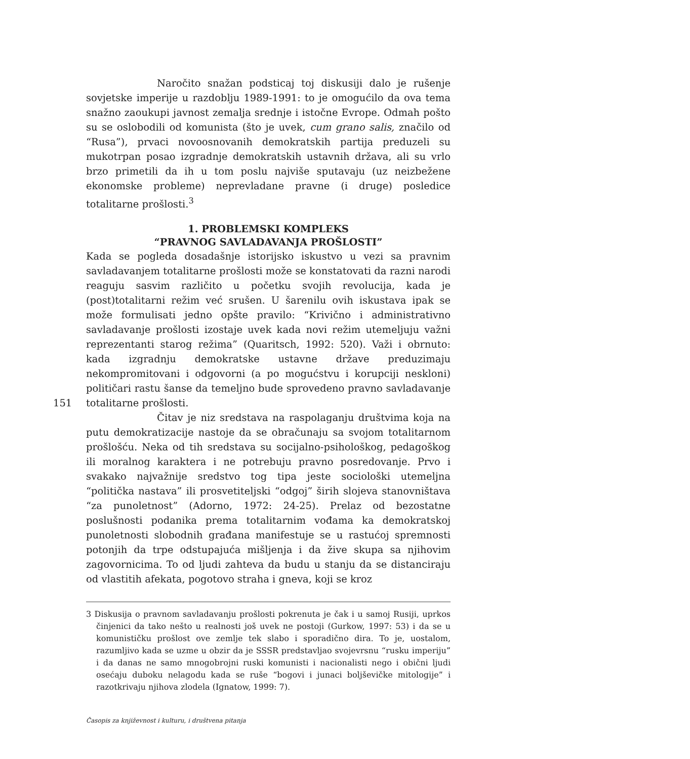Naročito snažan podsticaj toj diskusiji dalo je rušenje sovjetske imperije u razdoblju 1989-1991: to je omogućilo da ova tema snažno zaoukupi javnost zemalja srednje i istočne Evrope. Odmah pošto su se oslobodili od komunista (što je uvek, cum grano salis, značilo od “Rusa”), prvaci novoosnovanih demokratskih partija preduzeli su mukotrpan posao izgradnje demokratskih ustavnih država, ali su vrlo brzo primetili da ih u tom poslu najviše sputavaju (uz neizbežene ekonomske probleme) neprevladane pravne (i druge) posledice totalitarne prošlosti.<sup>3</sup>
1. PROBLEMSKI KOMPLEKS
“PRAVNOG SAVLADAVANJA PROŠLOSTI”
Kada se pogleda dosadašnje istorijsko iskustvo u vezi sa pravnim savladavanjem totalitarne prošlosti može se konstatovati da razni narodi reaguju sasvim različito u početku svojih revolucija, kada je (post)totalitarni režim već srušen. U šarenilu ovih iskustava ipak se može formulisati jedno opšte pravilo: “Krivično i administrativno savladavanje prošlosti izostaje uvek kada novi režim utemeljuju važni reprezentanti starog režima” (Quaritsch, 1992: 520). Važi i obrnuto: kada izgradnju demokratske ustavne države preduzimaju nekompromitovani i odgovorni (a po mogućstvu i korupciji neskloni) političari rastu šanse da temeljno bude sprovedeno pravno savladavanje totalitarne prošlosti. 151
Čitav je niz sredstava na raspolaganju društvima koja na putu demokratizacije nastoje da se obračunaju sa svojom totalitarnom prošlošću. Neka od tih sredstava su socijalno-psihološkog, pedagoškog ili moralnog karaktera i ne potrebuju pravno posredovanje. Prvo i svakako najvažnije sredstvo tog tipa jeste sociološki utemeljna “politička nastava” ili prosvetiteljski “odgoj” širih slojeva stanovništava “za punoletnost” (Adorno, 1972: 24-25). Prelaz od bezostatne poslušnosti podanika prema totalitarnim vođama ka demokratskoj punoletnosti slobodnih građana manifestuje se u rastućoj spremnosti potonjih da trpe odstupajuća mišljenja i da žive skupa sa njihovim zagovornicima. To od ljudi zahteva da budu u stanju da se distanciraju od vlastitih afekata, pogotovo straha i gneva, koji se kroz
3 Diskusija o pravnom savladavanju prošlosti pokrenuta je čak i u samoj Rusiji, uprkos činjenici da tako nešto u realnosti još uvek ne postoji (Gurkow, 1997: 53) i da se u komunističku prošlost ove zemlje tek slabo i sporadično dira. To je, uostalom, razumljivo kada se uzme u obzir da je SSSR predstavljao svojevrsnu “rusku imperiju” i da danas ne samo mnogobrojni ruski komunisti i nacionalisti nego i obični ljudi osećaju duboku nelagodu kada se ruše “bogovi i junaci boljševičke mitologije” i razotkrivaju njihova zlodela (Ignatow, 1999: 7).
Časopis za književnost i kulturu, i društvena pitanja